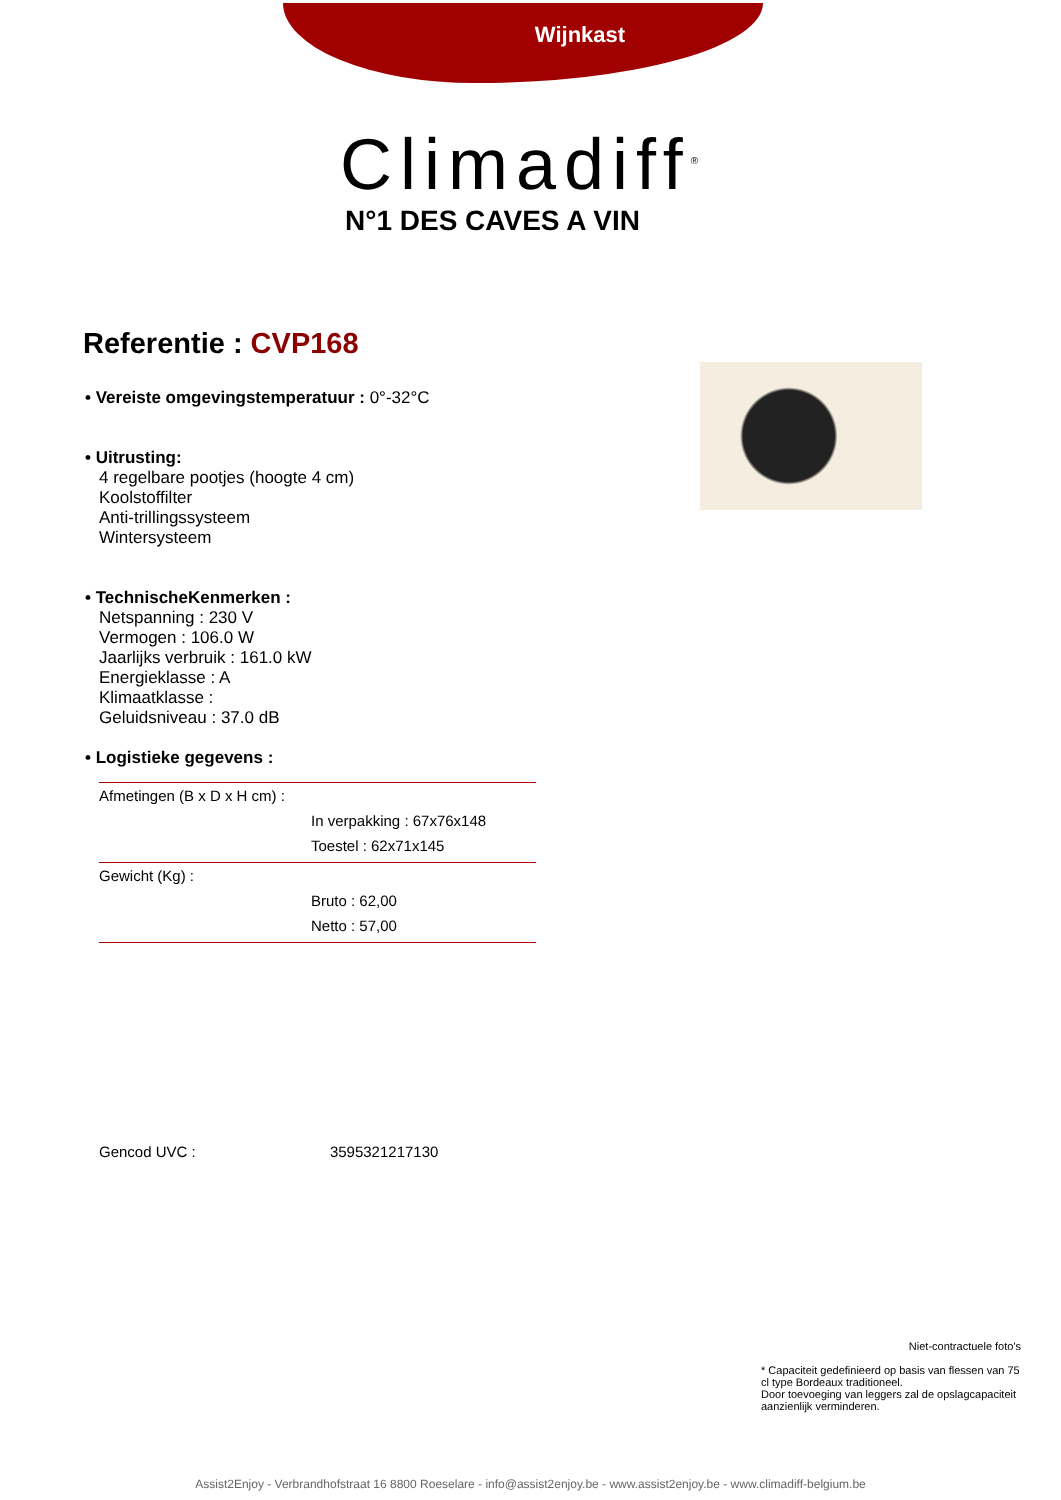Wijnkast
Climadiff<sup>®</sup>
N°1 DES CAVES A VIN
Referentie : CVP168
• Vereiste omgevingstemperatuur : 0°-32°C
• Uitrusting:
4 regelbare pootjes (hoogte 4 cm)
Koolstoffilter
Anti-trillingssysteem
Wintersysteem
• TechnischeKenmerken :
Netspanning : 230 V
Vermogen : 106.0 W
Jaarlijks verbruik : 161.0 kW
Energieklasse : A
Klimaatklasse :
Geluidsniveau : 37.0 dB
• Logistieke gegevens :
| Afmetingen (B x D x H cm) : | |
| | In verpakking : 67x76x148 |
| | Toestel : 62x71x145 |
| Gewicht (Kg) : | |
| | Bruto : 62,00 |
| | Netto : 57,00 |
Gencod UVC : 3595321217130
Niet-contractuele foto's
* Capaciteit gedefinieerd op basis van flessen van 75 cl type Bordeaux traditioneel.
Door toevoeging van leggers zal de opslagcapaciteit aanzienlijk verminderen.
Assist2Enjoy - Verbrandhofstraat 16 8800 Roeselare - info@assist2enjoy.be - www.assist2enjoy.be - www.climadiff-belgium.be